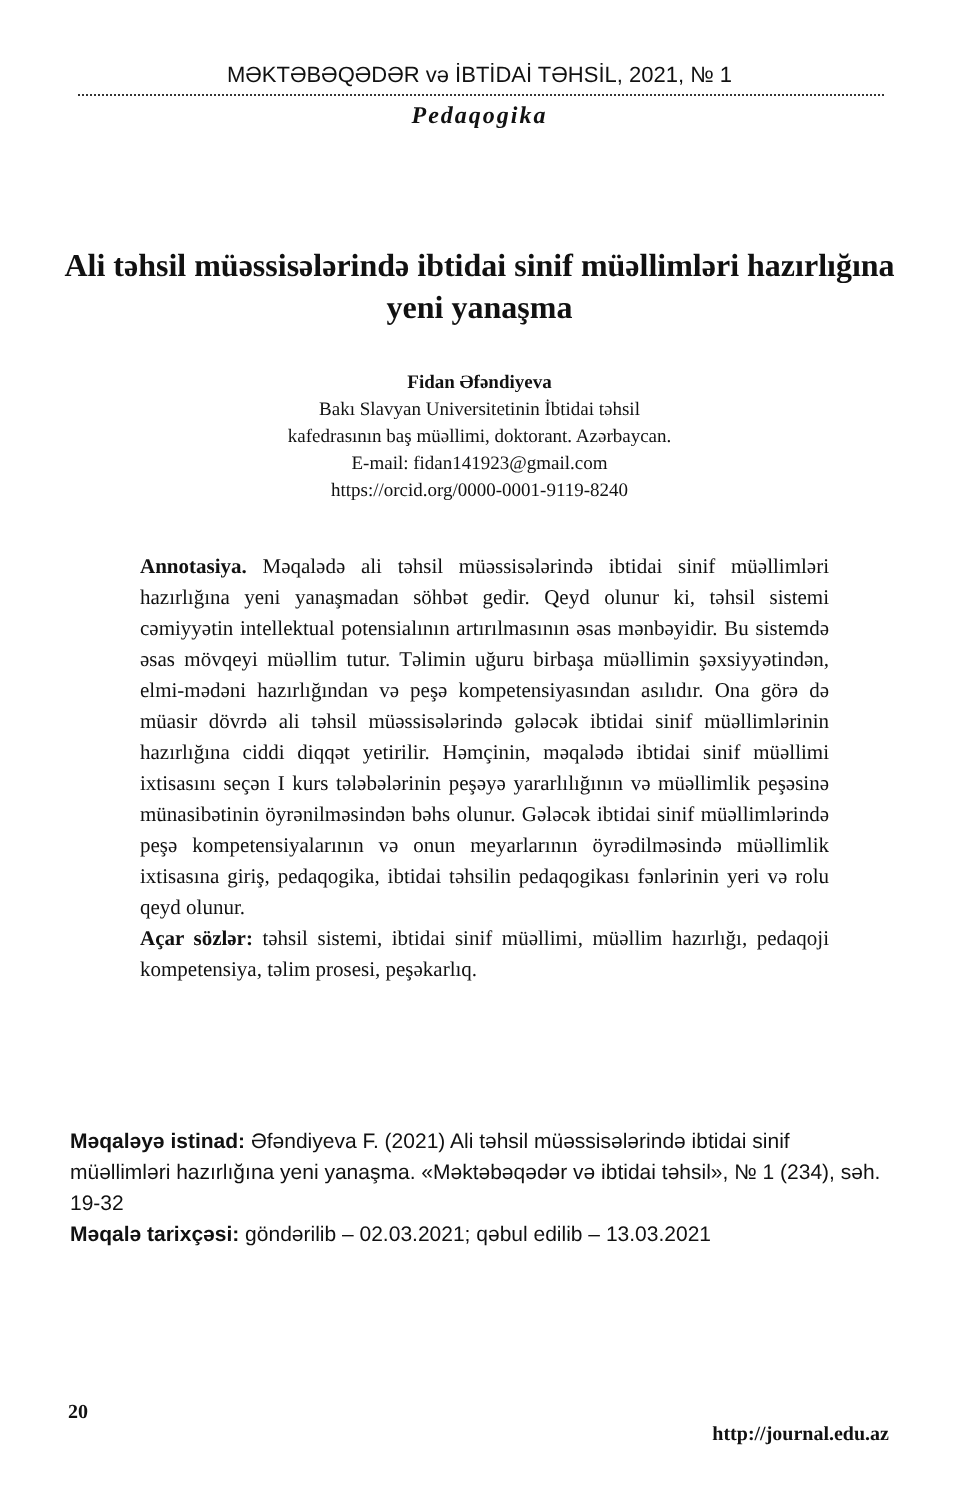MƏKTƏBƏQƏDƏR və İBTİDAİ TƏHSİL, 2021, № 1
Pedaqogika
Ali təhsil müəssisələrində ibtidai sinif müəllimləri hazırlığına yeni yanaşma
Fidan Əfəndiyeva
Bakı Slavyan Universitetinin İbtidai təhsil
kafedrasının baş müəllimi, doktorant. Azərbaycan.
E-mail: fidan141923@gmail.com
https://orcid.org/0000-0001-9119-8240
Annotasiya. Məqalədə ali təhsil müəssisələrində ibtidai sinif müəllimləri hazırlığına yeni yanaşmadan söhbət gedir. Qeyd olunur ki, təhsil sistemi cəmiyyətin intellektual potensialının artırılmasının əsas mənbəyidir. Bu sistemdə əsas mövqeyi müəllim tutur. Təlimin uğuru birbaşa müəllimin şəxsiyyətindən, elmi-mədəni hazırlığından və peşə kompetensiyasından asılıdır. Ona görə də müasir dövrdə ali təhsil müəssisələrində gələcək ibtidai sinif müəllimlərinin hazırlığına ciddi diqqət yetirilir. Həmçinin, məqalədə ibtidai sinif müəllimi ixtisasını seçən I kurs tələbələrinin peşəyə yararlılığının və müəllimlik peşəsinə münasibətinin öyrənilməsindən bəhs olunur. Gələcək ibtidai sinif müəllimlərində peşə kompetensiyalarının və onun meyarlarının öyrədilməsində müəllimlik ixtisasına giriş, pedaqogika, ibtidai təhsilin pedaqogikası fənlərinin yeri və rolu qeyd olunur.
Açar sözlər: təhsil sistemi, ibtidai sinif müəllimi, müəllim hazırlığı, pedaqoji kompetensiya, təlim prosesi, peşəkarlıq.
Məqaləyə istinad: Əfəndiyeva F. (2021) Ali təhsil müəssisələrində ibtidai sinif müəllimləri hazırlığına yeni yanaşma. «Məktəbəqədər və ibtidai təhsil», № 1 (234), səh. 19-32
Məqalə tarixçəsi: göndərilib – 02.03.2021; qəbul edilib – 13.03.2021
20 http://journal.edu.az